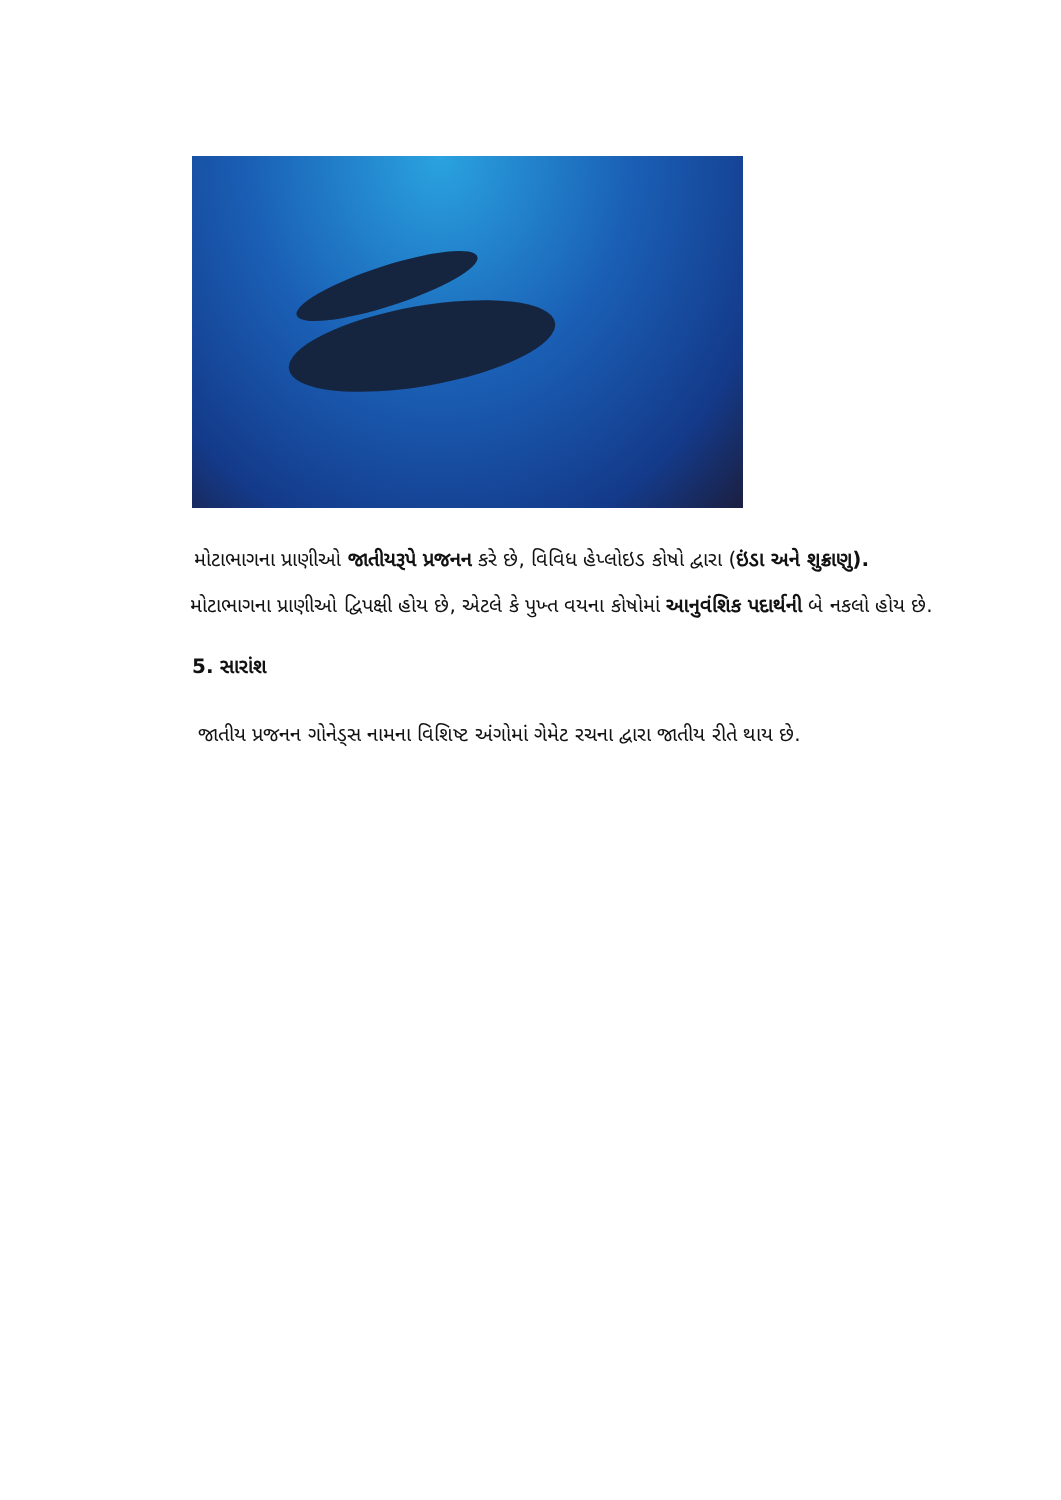મોટાભાગના પ્રાણીઓ જાતીયરૂપે પ્રજનન કરે છે, વિવિધ હેપ્લોઇડ કોષો દ્વારા (ઇંડા અને શુક્રાણુ).
મોટાભાગના પ્રાણીઓ દ્વિપક્ષી હોય છે, એટલે કે પુખ્ત વયના કોષોમાં આનુવંશિક પદાર્થની બે નકલો હોય છે.
5. સારાંશ
જાતીય પ્રજનન ગોનેડ્સ નામના વિશિષ્ટ અંગોમાં ગેમેટ રચના દ્વારા જાતીય રીતે થાય છે.